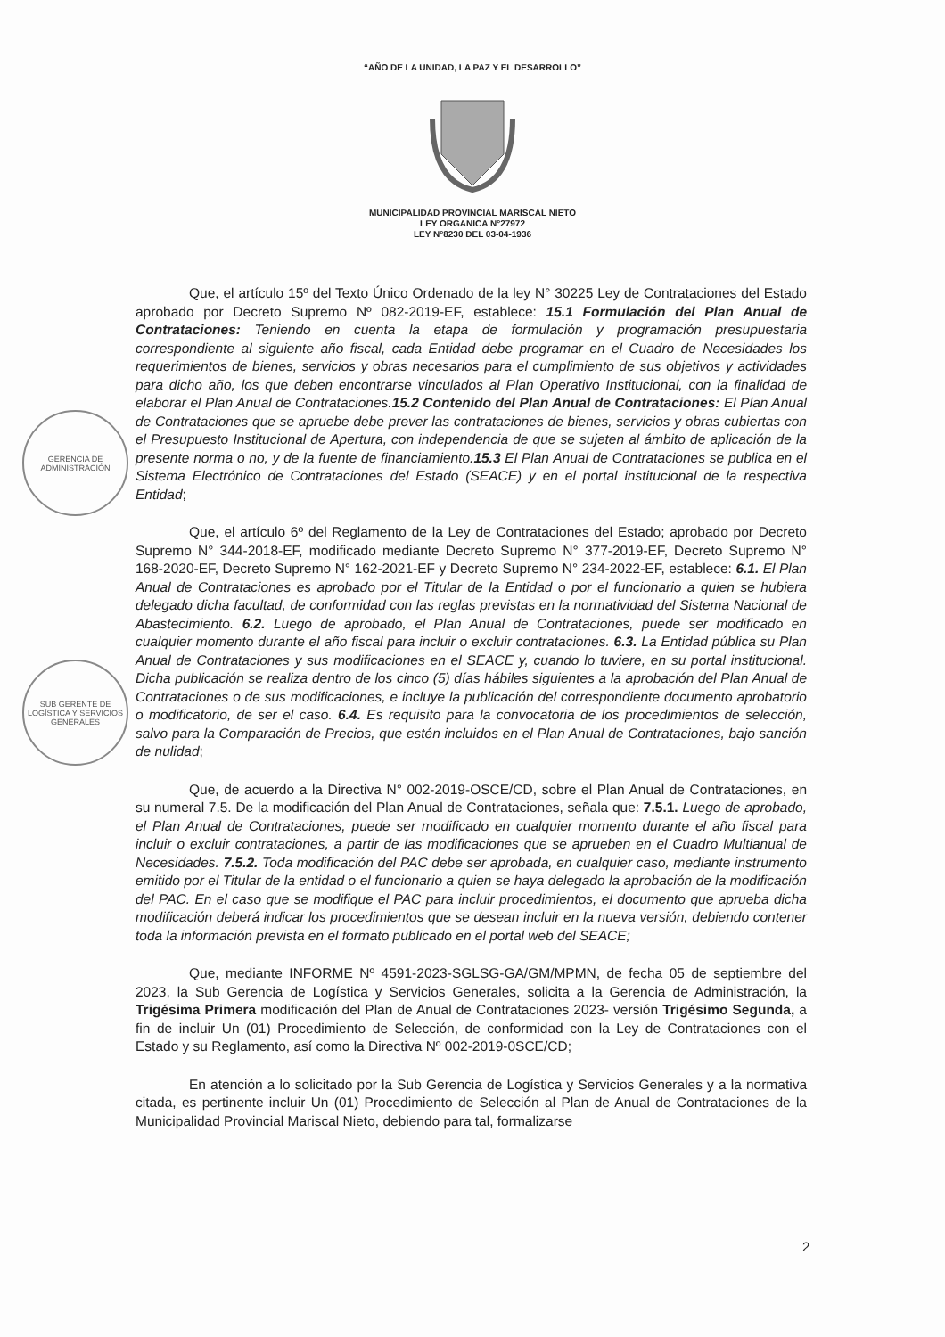“AÑO DE LA UNIDAD, LA PAZ Y EL DESARROLLO”
MUNICIPALIDAD PROVINCIAL MARISCAL NIETO
LEY ORGANICA N°27972
LEY N°8230 DEL 03-04-1936
GERENCIA DE ADMINISTRACIÓN
SUB GERENTE DE LOGÍSTICA Y SERVICIOS GENERALES
Que, el artículo 15º del Texto Único Ordenado de la ley N° 30225 Ley de Contrataciones del Estado aprobado por Decreto Supremo Nº 082-2019-EF, establece: 15.1 Formulación del Plan Anual de Contrataciones: Teniendo en cuenta la etapa de formulación y programación presupuestaria correspondiente al siguiente año fiscal, cada Entidad debe programar en el Cuadro de Necesidades los requerimientos de bienes, servicios y obras necesarios para el cumplimiento de sus objetivos y actividades para dicho año, los que deben encontrarse vinculados al Plan Operativo Institucional, con la finalidad de elaborar el Plan Anual de Contrataciones.15.2 Contenido del Plan Anual de Contrataciones: El Plan Anual de Contrataciones que se apruebe debe prever las contrataciones de bienes, servicios y obras cubiertas con el Presupuesto Institucional de Apertura, con independencia de que se sujeten al ámbito de aplicación de la presente norma o no, y de la fuente de financiamiento.15.3 El Plan Anual de Contrataciones se publica en el Sistema Electrónico de Contrataciones del Estado (SEACE) y en el portal institucional de la respectiva Entidad;
Que, el artículo 6º del Reglamento de la Ley de Contrataciones del Estado; aprobado por Decreto Supremo N° 344-2018-EF, modificado mediante Decreto Supremo N° 377-2019-EF, Decreto Supremo N° 168-2020-EF, Decreto Supremo N° 162-2021-EF y Decreto Supremo N° 234-2022-EF, establece: 6.1. El Plan Anual de Contrataciones es aprobado por el Titular de la Entidad o por el funcionario a quien se hubiera delegado dicha facultad, de conformidad con las reglas previstas en la normatividad del Sistema Nacional de Abastecimiento. 6.2. Luego de aprobado, el Plan Anual de Contrataciones, puede ser modificado en cualquier momento durante el año fiscal para incluir o excluir contrataciones. 6.3. La Entidad pública su Plan Anual de Contrataciones y sus modificaciones en el SEACE y, cuando lo tuviere, en su portal institucional. Dicha publicación se realiza dentro de los cinco (5) días hábiles siguientes a la aprobación del Plan Anual de Contrataciones o de sus modificaciones, e incluye la publicación del correspondiente documento aprobatorio o modificatorio, de ser el caso. 6.4. Es requisito para la convocatoria de los procedimientos de selección, salvo para la Comparación de Precios, que estén incluidos en el Plan Anual de Contrataciones, bajo sanción de nulidad;
Que, de acuerdo a la Directiva N° 002-2019-OSCE/CD, sobre el Plan Anual de Contrataciones, en su numeral 7.5. De la modificación del Plan Anual de Contrataciones, señala que: 7.5.1. Luego de aprobado, el Plan Anual de Contrataciones, puede ser modificado en cualquier momento durante el año fiscal para incluir o excluir contrataciones, a partir de las modificaciones que se aprueben en el Cuadro Multianual de Necesidades. 7.5.2. Toda modificación del PAC debe ser aprobada, en cualquier caso, mediante instrumento emitido por el Titular de la entidad o el funcionario a quien se haya delegado la aprobación de la modificación del PAC. En el caso que se modifique el PAC para incluir procedimientos, el documento que aprueba dicha modificación deberá indicar los procedimientos que se desean incluir en la nueva versión, debiendo contener toda la información prevista en el formato publicado en el portal web del SEACE;
Que, mediante INFORME Nº 4591-2023-SGLSG-GA/GM/MPMN, de fecha 05 de septiembre del 2023, la Sub Gerencia de Logística y Servicios Generales, solicita a la Gerencia de Administración, la Trigésima Primera modificación del Plan de Anual de Contrataciones 2023- versión Trigésimo Segunda, a fin de incluir Un (01) Procedimiento de Selección, de conformidad con la Ley de Contrataciones con el Estado y su Reglamento, así como la Directiva Nº 002-2019-0SCE/CD;
En atención a lo solicitado por la Sub Gerencia de Logística y Servicios Generales y a la normativa citada, es pertinente incluir Un (01) Procedimiento de Selección al Plan de Anual de Contrataciones de la Municipalidad Provincial Mariscal Nieto, debiendo para tal, formalizarse
2